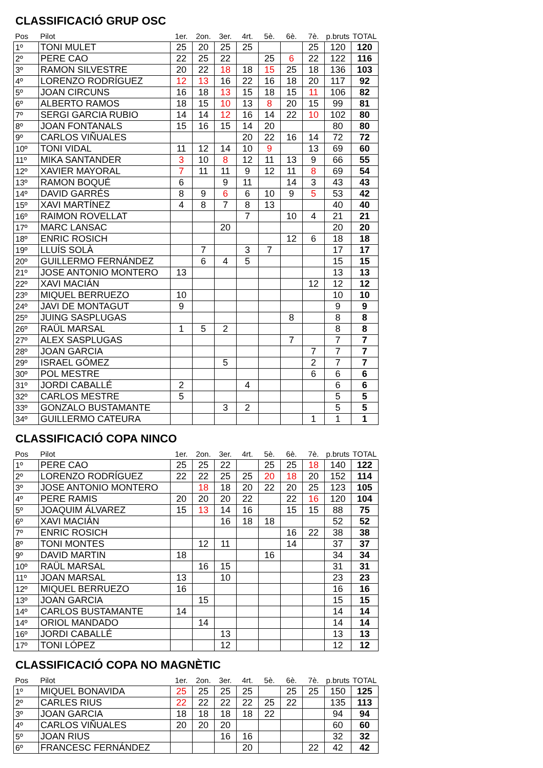CLASSIFICACIÓ GRUP OSC
| Pos | Pilot | 1er. | 2on. | 3er. | 4rt. | 5è. | 6è. | 7è. | p.bruts | TOTAL |
| --- | --- | --- | --- | --- | --- | --- | --- | --- | --- | --- |
| 1º | TONI MULET | 25 | 20 | 25 | 25 | | | 25 | 120 | 120 |
| 2º | PERE CAO | 22 | 25 | 22 | | 25 | 6 | 22 | 122 | 116 |
| 3º | RAMON SILVESTRE | 20 | 22 | 18 | 18 | 15 | 25 | 18 | 136 | 103 |
| 4º | LORENZO RODRÍGUEZ | 12 | 13 | 16 | 22 | 16 | 18 | 20 | 117 | 92 |
| 5º | JOAN CIRCUNS | 16 | 18 | 13 | 15 | 18 | 15 | 11 | 106 | 82 |
| 6º | ALBERTO RAMOS | 18 | 15 | 10 | 13 | 8 | 20 | 15 | 99 | 81 |
| 7º | SERGI GARCIA RUBIO | 14 | 14 | 12 | 16 | 14 | 22 | 10 | 102 | 80 |
| 8º | JOAN FONTANALS | 15 | 16 | 15 | 14 | 20 | | | 80 | 80 |
| 9º | CARLOS VIÑUALES | | | | 20 | 22 | 16 | 14 | 72 | 72 |
| 10º | TONI VIDAL | 11 | 12 | 14 | 10 | 9 | | 13 | 69 | 60 |
| 11º | MIKA SANTANDER | 3 | 10 | 8 | 12 | 11 | 13 | 9 | 66 | 55 |
| 12º | XAVIER MAYORAL | 7 | 11 | 11 | 9 | 12 | 11 | 8 | 69 | 54 |
| 13º | RAMON BOQUÉ | 6 | | 9 | 11 | | 14 | 3 | 43 | 43 |
| 14º | DAVID GARRÉS | 8 | 9 | 6 | 6 | 10 | 9 | 5 | 53 | 42 |
| 15º | XAVI MARTÍNEZ | 4 | 8 | 7 | 8 | 13 | | | 40 | 40 |
| 16º | RAIMON ROVELLAT | | | | 7 | | 10 | 4 | 21 | 21 |
| 17º | MARC LANSAC | | | 20 | | | | | 20 | 20 |
| 18º | ENRIC ROSICH | | | | | | 12 | 6 | 18 | 18 |
| 19º | LLUÍS SOLÀ | | 7 | | 3 | 7 | | | 17 | 17 |
| 20º | GUILLERMO FERNÁNDEZ | | 6 | 4 | 5 | | | | 15 | 15 |
| 21º | JOSE ANTONIO MONTERO | 13 | | | | | | | 13 | 13 |
| 22º | XAVI MACIÁN | | | | | | | 12 | 12 | 12 |
| 23º | MIQUEL BERRUEZO | 10 | | | | | | | 10 | 10 |
| 24º | JAVI DE MONTAGUT | 9 | | | | | | | 9 | 9 |
| 25º | JUING SASPLUGAS | | | | | | 8 | | 8 | 8 |
| 26º | RAÜL MARSAL | 1 | 5 | 2 | | | | | 8 | 8 |
| 27º | ALEX SASPLUGAS | | | | | | 7 | | 7 | 7 |
| 28º | JOAN GARCIA | | | | | | | 7 | 7 | 7 |
| 29º | ISRAEL GÓMEZ | | | 5 | | | | 2 | 7 | 7 |
| 30º | POL MESTRE | | | | | | | 6 | 6 | 6 |
| 31º | JORDI CABALLÉ | 2 | | | 4 | | | | 6 | 6 |
| 32º | CARLOS MESTRE | 5 | | | | | | | 5 | 5 |
| 33º | GONZALO BUSTAMANTE | | | 3 | 2 | | | | 5 | 5 |
| 34º | GUILLERMO CATEURA | | | | | | | 1 | 1 | 1 |
CLASSIFICACIÓ COPA NINCO
| Pos | Pilot | 1er. | 2on. | 3er. | 4rt. | 5è. | 6è. | 7è. | p.bruts | TOTAL |
| --- | --- | --- | --- | --- | --- | --- | --- | --- | --- | --- |
| 1º | PERE CAO | 25 | 25 | 22 | | 25 | 25 | 18 | 140 | 122 |
| 2º | LORENZO RODRÍGUEZ | 22 | 22 | 25 | 25 | 20 | 18 | 20 | 152 | 114 |
| 3º | JOSE ANTONIO MONTERO | | 18 | 18 | 20 | 22 | 20 | 25 | 123 | 105 |
| 4º | PERE RAMIS | 20 | 20 | 20 | 22 | | 22 | 16 | 120 | 104 |
| 5º | JOAQUIM ÁLVAREZ | 15 | 13 | 14 | 16 | | 15 | 15 | 88 | 75 |
| 6º | XAVI MACIÁN | | | 16 | 18 | 18 | | | 52 | 52 |
| 7º | ENRIC ROSICH | | | | | | 16 | 22 | 38 | 38 |
| 8º | TONI MONTES | | 12 | 11 | | | 14 | | 37 | 37 |
| 9º | DAVID MARTIN | 18 | | | | 16 | | | 34 | 34 |
| 10º | RAÜL MARSAL | | 16 | 15 | | | | | 31 | 31 |
| 11º | JOAN MARSAL | 13 | | 10 | | | | | 23 | 23 |
| 12º | MIQUEL BERRUEZO | 16 | | | | | | | 16 | 16 |
| 13º | JOAN GARCIA | | 15 | | | | | | 15 | 15 |
| 14º | CARLOS BUSTAMANTE | 14 | | | | | | | 14 | 14 |
| 14º | ORIOL MANDADO | | 14 | | | | | | 14 | 14 |
| 16º | JORDI CABALLÉ | | | 13 | | | | | 13 | 13 |
| 17º | TONI LÓPEZ | | | 12 | | | | | 12 | 12 |
CLASSIFICACIÓ COPA NO MAGNÈTIC
| Pos | Pilot | 1er. | 2on. | 3er. | 4rt. | 5è. | 6è. | 7è. | p.bruts | TOTAL |
| --- | --- | --- | --- | --- | --- | --- | --- | --- | --- | --- |
| 1º | MIQUEL BONAVIDA | 25 | 25 | 25 | 25 | | 25 | 25 | 150 | 125 |
| 2º | CARLES RIUS | 22 | 22 | 22 | 22 | 25 | 22 | | 135 | 113 |
| 3º | JOAN GARCIA | 18 | 18 | 18 | 18 | 22 | | | 94 | 94 |
| 4º | CARLOS VIÑUALES | 20 | 20 | 20 | | | | | 60 | 60 |
| 5º | JOAN RIUS | | | 16 | 16 | | | | 32 | 32 |
| 6º | FRANCESC FERNÁNDEZ | | | | 20 | | | 22 | 42 | 42 |